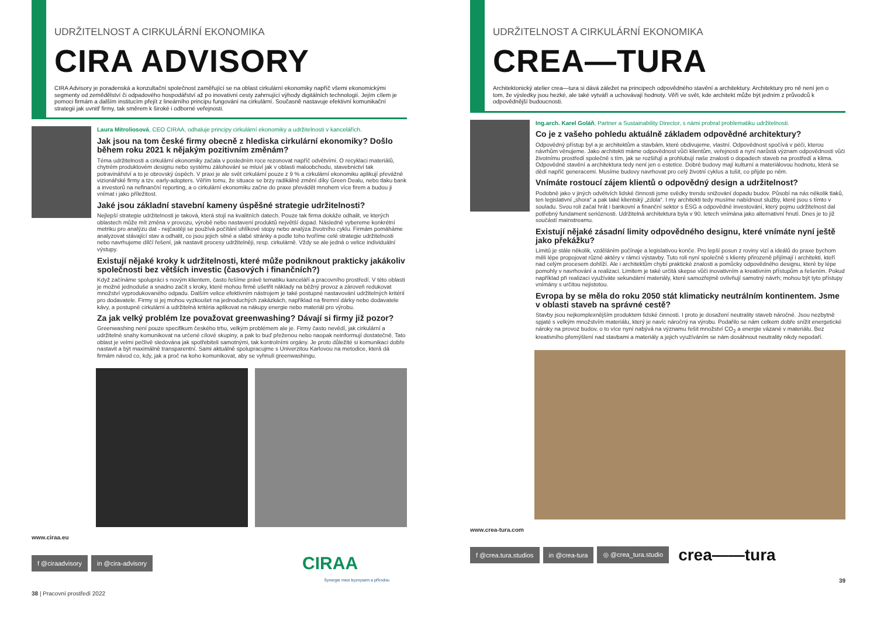UDRŽITELNOST A CIRKULÁRNÍ EKONOMIKA
CIRA ADVISORY
CIRA Advisory je poradenská a konzultační společnost zaměřující se na oblast cirkulární ekonomiky napříč všemi ekonomickými segmenty od zemědělství či odpadového hospodářství až po inovativní cesty zahrnující výhody digitálních technologií. Jejím cílem je pomoci firmám a dalším institucím přejít z lineárního principu fungování na cirkulární. Současně nastavuje efektivní komunikační strategii jak uvnitř firmy, tak směrem k široké i odborné veřejnosti.
Laura Mitroliosová, CEO CIRAA, odhaluje principy cirkulární ekonomiky a udržitelnosti v kancelářích.
Jak jsou na tom české firmy obecně z hlediska cirkulární ekonomiky? Došlo během roku 2021 k nějakým pozitivním změnám?
Téma udržitelnosti a cirkulární ekonomiky začala v posledním roce rezonovat napříč odvětvími. O recyklaci materiálů, chytrém produktovém designu nebo systému zálohování se mluví jak v oblasti maloobchodu, stavebnictví tak potravinářství a to je obrovský úspěch. V praxi je ale svět cirkulární pouze z 9 % a cirkulární ekonomiku aplikují převážně vizionářské firmy a tzv. early-adopters. Věřím tomu, že situace se brzy radikálně změní díky Green Dealu, nebo tlaku bank a investorů na nefinanční reporting, a o cirkulární ekonomiku začne do praxe převádět mnohem více firem a budou ji vnímat i jako příležitost.
Jaké jsou základní stavební kameny úspěšné strategie udržitelnosti?
Nejlepší strategie udržitelnosti je taková, která stojí na kvalitních datech. Pouze tak firma dokáže odhalit, ve kterých oblastech může mít změna v provozu, výrobě nebo nastavení produktů největší dopad. Následně vybereme konkrétní metriku pro analýzu dat - nejčastěji se používá počítání uhlíkové stopy nebo analýza životního cyklu. Firmám pomáháme analyzovat stávající stav a odhalit, co jsou jejich silné a slabé stránky a podle toho tvoříme celé strategie udržitelnosti nebo navrhujeme dílčí řešení, jak nastavit procesy udržitelněji, resp. cirkulárně. Vždy se ale jedná o velice individuální výstupy.
Existují nějaké kroky k udržitelnosti, které může podniknout prakticky jakákoliv společnosti bez větších investic (časových i finančních?)
Když začínáme spolupráci s novým klientem, často řešíme právě tematiku kanceláří a pracovního prostředí. V této oblasti je možné jednoduše a snadno začít s kroky, které mohou firmě ušetřit náklady na běžný provoz a zároveň redukovat množství vyprodukovaného odpadu. Dalším velice efektivním nástrojem je také postupné nastavování udržitelných kritérií pro dodavatele. Firmy si jej mohou vyzkoušet na jednoduchých zakázkách, například na firemní dárky nebo dodavatele kávy, a postupně cirkulární a udržitelná kritéria aplikovat na nákupy energie nebo materiál pro výrobu.
Za jak velký problém lze považovat greenwashing? Dávají si firmy již pozor?
Greenwashing není pouze specifikum českého trhu, velkým problémem ale je. Firmy často nevědí, jak cirkulární a udržitelné snahy komunikovat na určené cílové skupiny, a pak to buď přeženou nebo naopak neinformují dostatečně. Tato oblast je velmi pečlivě sledována jak spotřebiteli samotnými, tak kontrolními orgány. Je proto důležité si komunikaci dobře nastavit a být maximálně transparentní. Sami aktuálně spolupracujme s Univerzitou Karlovou na metodice, která dá firmám návod co, kdy, jak a proč na koho komunikovat, aby se vyhnuli greenwashingu.
www.ciraa.eu
f @ciraadvisory in @cira-advisory CIRAA
Synergie mezi byznysem a přírodou
38 | Pracovní prostředí 2022
UDRŽITELNOST A CIRKULÁRNÍ EKONOMIKA
CREA—TURA
Architektonický atelier crea—tura si dává záležet na principech odpovědného stavění a architektury. Architektury pro ně není jen o tom, že výsledky jsou hezké, ale také vytváří a uchovávají hodnoty. Věří ve svět, kde architekt může být jedním z průvodců k odpovědnější budoucnosti.
Ing.arch. Karel Goláň, Partner a Sustainability Director, s námi probral problematiku udržitelnosti.
Co je z vašeho pohledu aktuálně základem odpovědné architektury?
Odpovědný přístup byl a je architektům a stavbám, které obdivujeme, vlastní. Odpovědnost spočívá v péči, kterou návrhům věnujeme. Jako architekti máme odpovědnost vůči klientům, veřejnosti a nyní narůstá význam odpovědnosti vůči životnímu prostředí společně s tím, jak se rozšiřují a prohlubují naše znalosti o dopadech staveb na prostředí a klima. Odpovědné stavění a architektura tedy není jen o estetice. Dobré budovy mají kulturní a materiálovou hodnotu, která se dědí napříč generacemi. Musíme budovy navrhovat pro celý životní cyklus a tušit, co přijde po něm.
Vnímáte rostoucí zájem klientů o odpovědný design a udržitelnost?
Podobně jako v jiných odvětvích lidské činnosti jsme svědky trendu snižování dopadu budov. Působí na nás několik tlaků, ten legislativní „shora“ a pak také klientský „zdola“. I my architekti tedy musíme nabídnout služby, které jsou s tímto v souladu. Svou roli začal hrát i bankovní a finanční sektor s ESG a odpovědné investování, který pojmu udržitelnost dal potřebný fundament serióznosti. Udržitelná architektura byla v 90. letech vnímána jako alternativní hnutí. Dnes je to již součástí mainstreamu.
Existují nějaké zásadní limity odpovědného designu, které vnímáte nyní ještě jako překážku?
Limitů je stále několik, vzděláním počínaje a legislativou konče. Pro lepší posun z roviny vizí a ideálů do praxe bychom měli lépe propojovat různé aktéry v rámci výstavby. Tuto roli nyní společně s klienty přirozeně přijímají i architekti, kteří nad celým procesem dohlíží. Ale i architektům chybí praktické znalosti a pomůcky odpovědného designu, které by lépe pomohly v navrhování a realizaci. Limitem je také určitá skepse vůči inovativním a kreativním přístupům a řešením. Pokud například při realizaci využívá­te sekundární materiály, které samozřejmě ovlivňují samotný návrh; mohou být tyto přístupy vnímány s určitou nejistotou.
Evropa by se měla do roku 2050 stát klimaticky neutrálním kontinentem. Jsme v oblasti staveb na správné cestě?
Stavby jsou nejkomplexnějším produktem lidské činnosti. I proto je dosažení neutrality staveb náročné. Jsou nezbytně spjaté s velkým množstvím materiálu, který je navíc náročný na výrobu. Podařilo se nám celkem dobře snížit energetické nároky na provoz budov, o to více nyní nabývá na významu řešit množství CO<sub>2</sub> a energie vázané v materiálu. Bez kreativního přemýšlení nad stavbami a materiály a jejich využíváním se nám dosáhnout neutrality nikdy nepodaří.
www.crea-tura.com
f @crea.tura.studios in @crea-tura ◎ @crea_tura.studio crea——tura
39